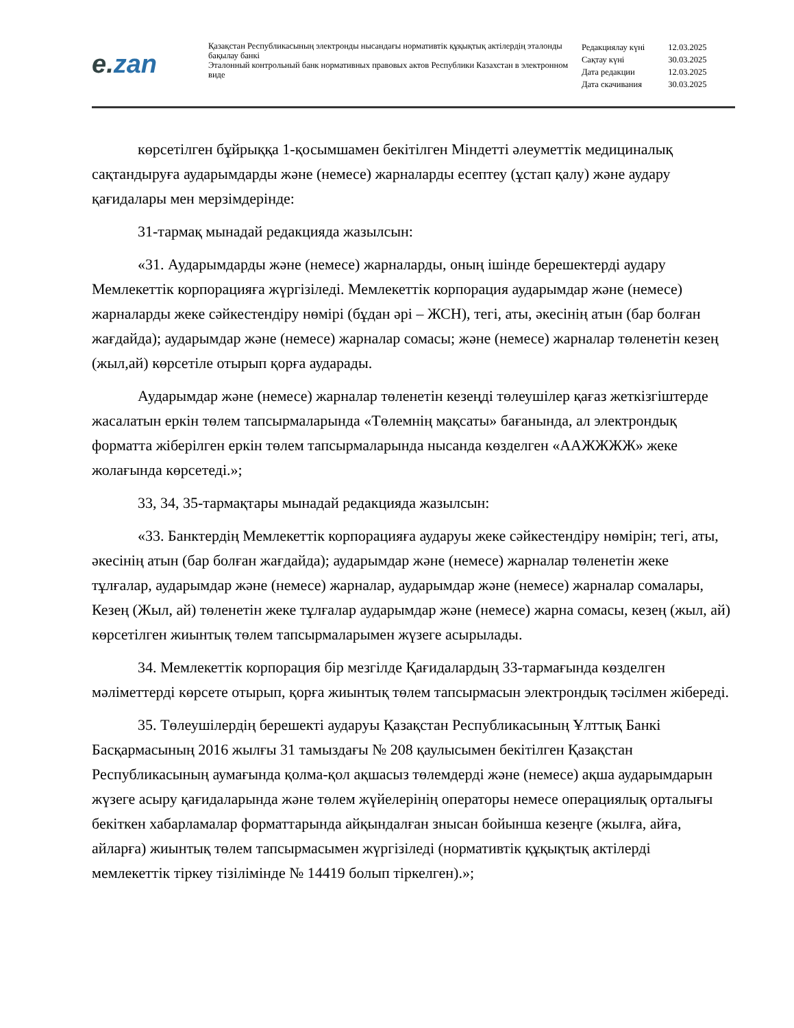e. zan
Қазақстан Республикасының электронды нысандағы нормативтік құқықтық актілердің эталонды бақылау банкі
Эталонный контрольный банк нормативных правовых актов Республики Казахстан в электронном виде
| Редакциялау күні | 12.03.2025 |
| Сақтау күні | 30.03.2025 |
| Дата редакции | 12.03.2025 |
| Дата скачивания | 30.03.2025 |
көрсетілген бұйрыққа 1-қосымшамен бекітілген Міндетті әлеуметтік медициналық сақтандыруға аударымдарды және (немесе) жарналарды есептеу (ұстап қалу) және аудару қағидалары мен мерзімдерінде:
31-тармақ мынадай редакцияда жазылсын:
«31. Аударымдарды және (немесе) жарналарды, оның ішінде берешектерді аудару Мемлекеттік корпорацияға жүргізіледі. Мемлекеттік корпорация аударымдар және (немесе) жарналарды жеке сәйкестендіру нөмірі (бұдан әрі – ЖСН), тегі, аты, әкесінің атын (бар болған жағдайда); аударымдар және (немесе) жарналар сомасы; және (немесе) жарналар төленетін кезең (жыл,ай) көрсетіле отырып қорға аударады.
Аударымдар және (немесе) жарналар төленетін кезеңді төлеушілер қағаз жеткізгіштерде жасалатын еркін төлем тапсырмаларында «Төлемнің мақсаты» бағанында, ал электрондық форматта жіберілген еркін төлем тапсырмаларында нысанда көзделген «ААЖЖЖЖ» жеке жолағында көрсетеді.»;
33, 34, 35-тармақтары мынадай редакцияда жазылсын:
«33. Банктердің Мемлекеттік корпорацияға аударуы жеке сәйкестендіру нөмірін; тегі, аты, әкесінің атын (бар болған жағдайда); аударымдар және (немесе) жарналар төленетін жеке тұлғалар, аударымдар және (немесе) жарналар, аударымдар және (немесе) жарналар сомалары, Кезең (Жыл, ай) төленетін жеке тұлғалар аударымдар және (немесе) жарна сомасы, кезең (жыл, ай) көрсетілген жиынтық төлем тапсырмаларымен жүзеге асырылады.
34. Мемлекеттік корпорация бір мезгілде Қағидалардың 33-тармағында көзделген мәліметтерді көрсете отырып, қорға жиынтық төлем тапсырмасын электрондық тәсілмен жібереді.
35. Төлеушілердің берешекті аударуы Қазақстан Республикасының Ұлттық Банкі Басқармасының 2016 жылғы 31 тамыздағы № 208 қаулысымен бекітілген Қазақстан Республикасының аумағында қолма-қол ақшасыз төлемдерді және (немесе) ақша аударымдарын жүзеге асыру қағидаларында және төлем жүйелерінің операторы немесе операциялық орталығы бекіткен хабарламалар форматтарында айқындалған знысан бойынша кезеңге (жылға, айға, айларға) жиынтық төлем тапсырмасымен жүргізіледі (нормативтік құқықтық актілерді мемлекеттік тіркеу тізілімінде № 14419 болып тіркелген).»;